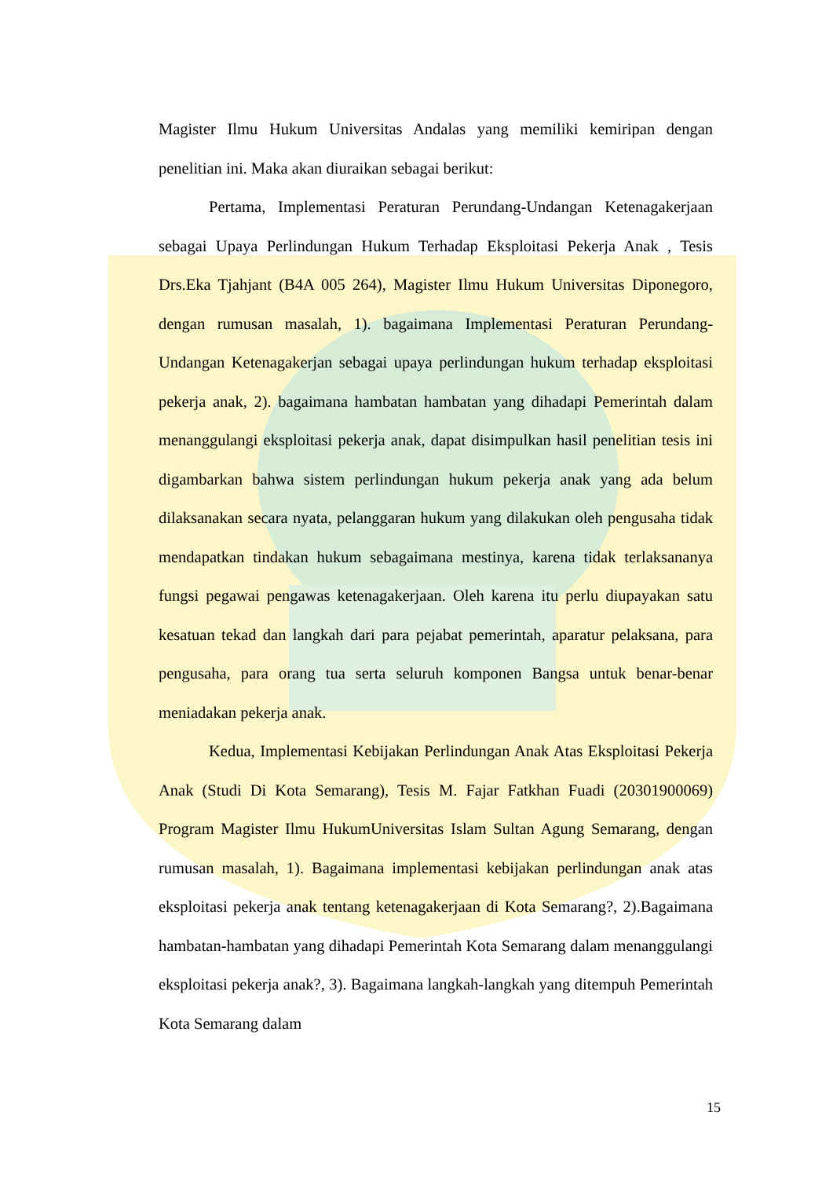Magister Ilmu Hukum Universitas Andalas yang memiliki kemiripan dengan penelitian ini. Maka akan diuraikan sebagai berikut:
Pertama, Implementasi Peraturan Perundang-Undangan Ketenagakerjaan sebagai Upaya Perlindungan Hukum Terhadap Eksploitasi Pekerja Anak , Tesis Drs.Eka Tjahjant (B4A 005 264), Magister Ilmu Hukum Universitas Diponegoro, dengan rumusan masalah, 1). bagaimana Implementasi Peraturan Perundang-Undangan Ketenagakerjan sebagai upaya perlindungan hukum terhadap eksploitasi pekerja anak, 2). bagaimana hambatan hambatan yang dihadapi Pemerintah dalam menanggulangi eksploitasi pekerja anak, dapat disimpulkan hasil penelitian tesis ini digambarkan bahwa sistem perlindungan hukum pekerja anak yang ada belum dilaksanakan secara nyata, pelanggaran hukum yang dilakukan oleh pengusaha tidak mendapatkan tindakan hukum sebagaimana mestinya, karena tidak terlaksananya fungsi pegawai pengawas ketenagakerjaan. Oleh karena itu perlu diupayakan satu kesatuan tekad dan langkah dari para pejabat pemerintah, aparatur pelaksana, para pengusaha, para orang tua serta seluruh komponen Bangsa untuk benar-benar meniadakan pekerja anak.
Kedua, Implementasi Kebijakan Perlindungan Anak Atas Eksploitasi Pekerja Anak (Studi Di Kota Semarang), Tesis M. Fajar Fatkhan Fuadi (20301900069) Program Magister Ilmu HukumUniversitas Islam Sultan Agung Semarang, dengan rumusan masalah, 1). Bagaimana implementasi kebijakan perlindungan anak atas eksploitasi pekerja anak tentang ketenagakerjaan di Kota Semarang?, 2).Bagaimana hambatan-hambatan yang dihadapi Pemerintah Kota Semarang dalam menanggulangi eksploitasi pekerja anak?, 3). Bagaimana langkah-langkah yang ditempuh Pemerintah Kota Semarang dalam
15